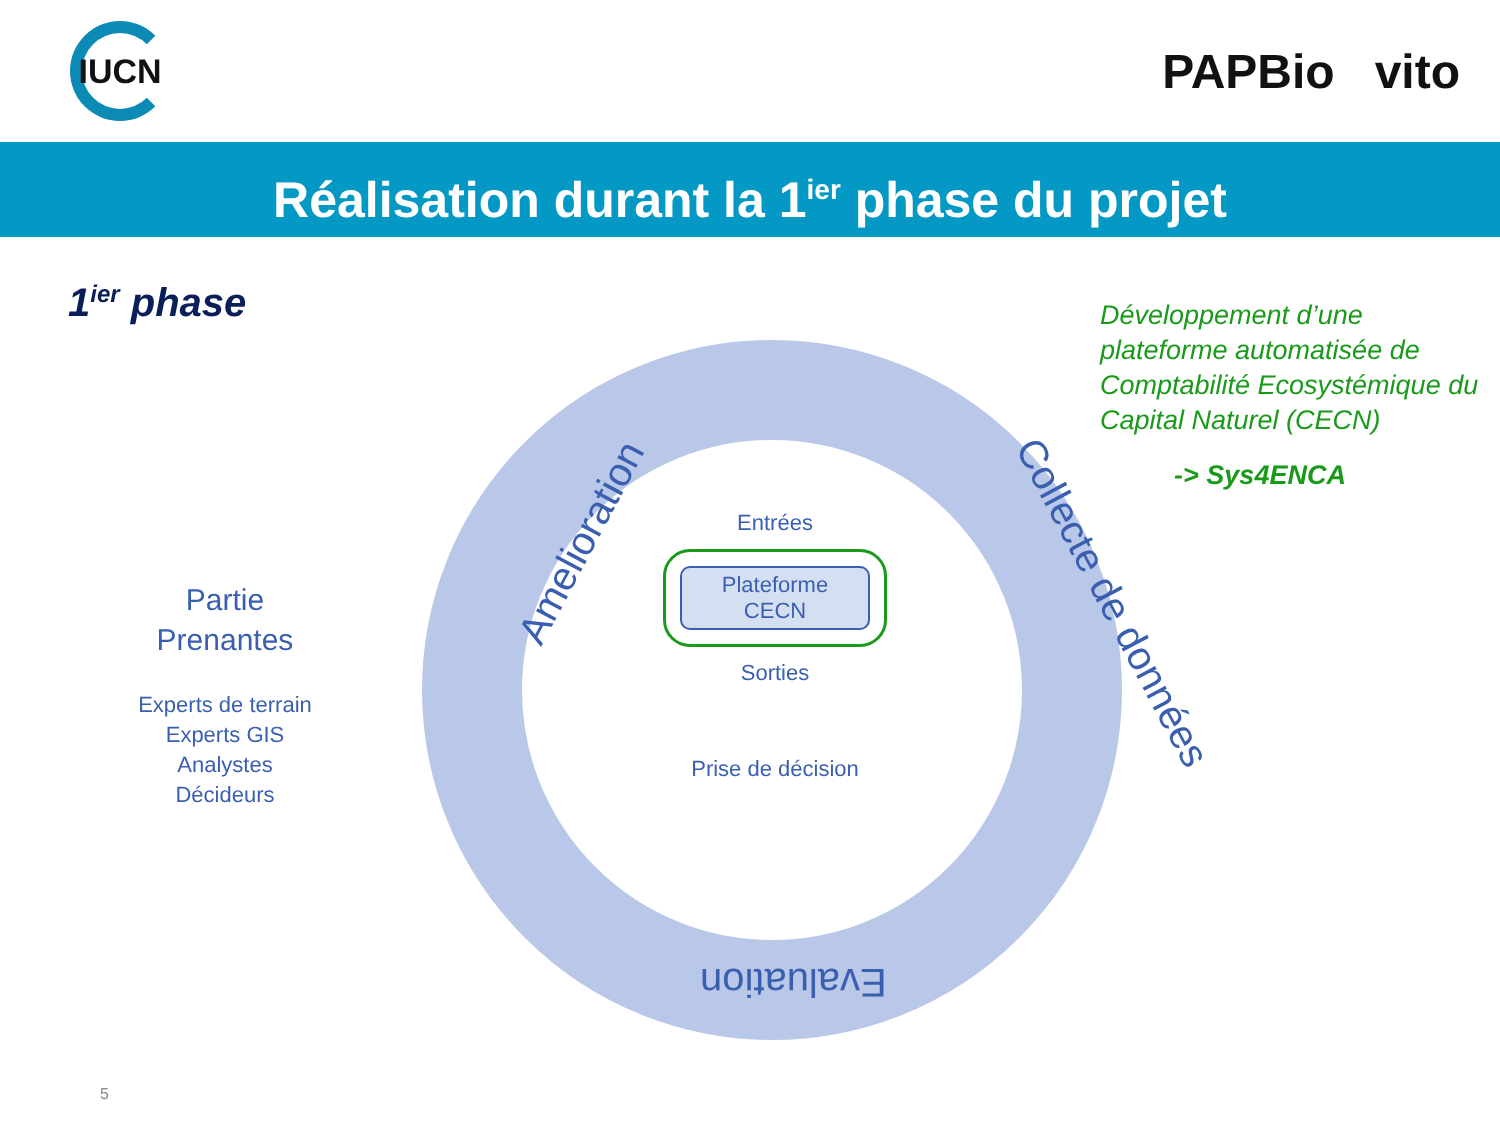IUCN
PAPBio vito
Réalisation durant la 1<sup>ier</sup> phase du projet
1<sup>ier</sup> phase
Amelioration
Collecte de données
Evaluation
Entrées
Plateforme
CECN
Sorties
Prise de décision
Partie
Prenantes
Experts de terrain
Experts GIS
Analystes
Décideurs
Développement d’une plateforme automatisée de Comptabilité Ecosystémique du Capital Naturel (CECN)
-> Sys4ENCA
5